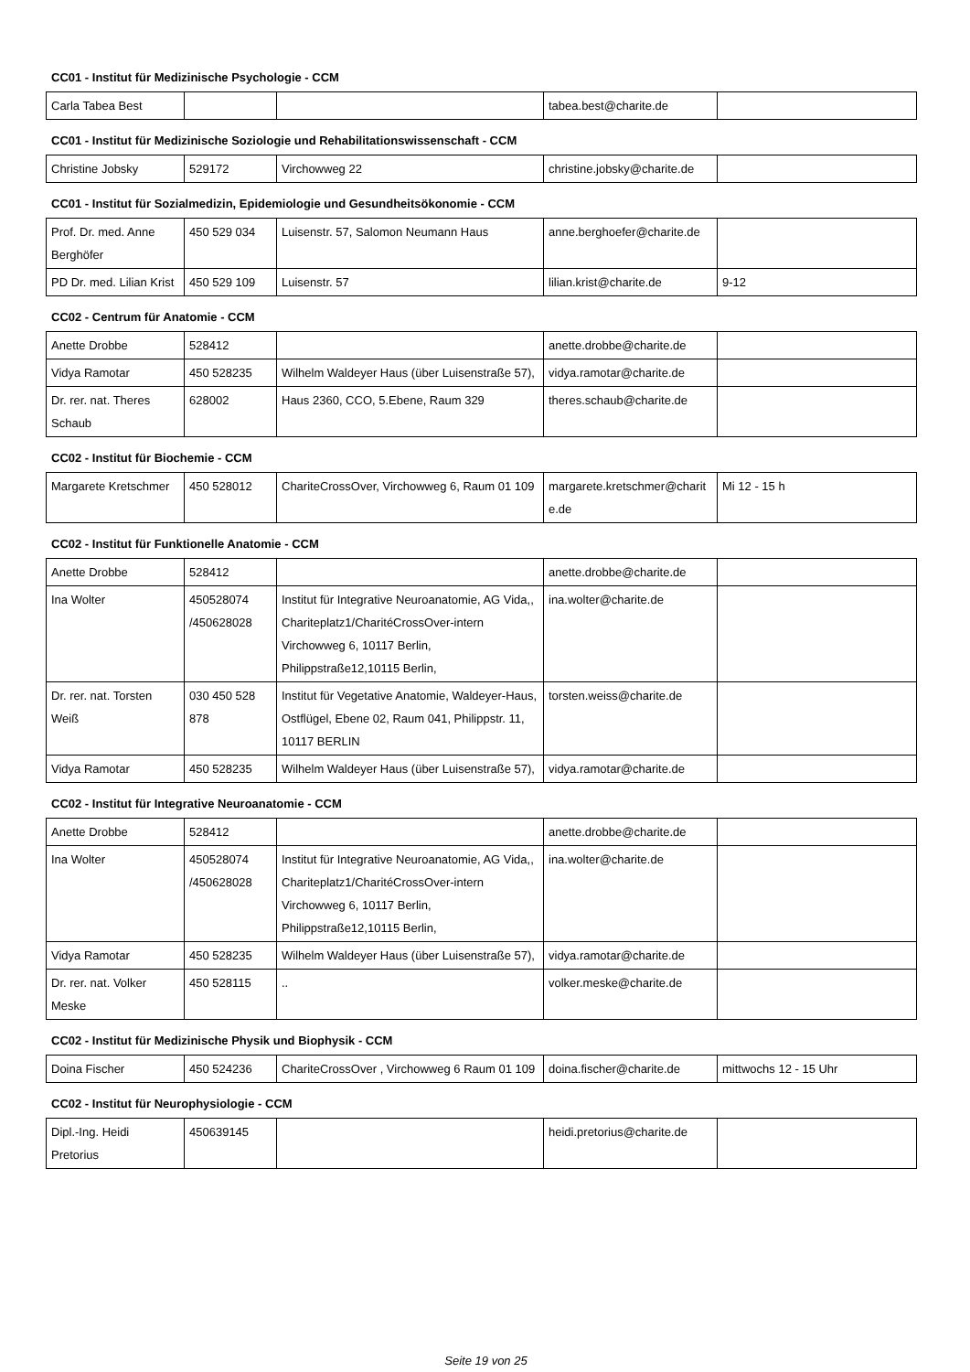CC01 - Institut für Medizinische Psychologie - CCM
| Carla Tabea Best | | | tabea.best@charite.de | |
CC01 - Institut für Medizinische Soziologie und Rehabilitationswissenschaft - CCM
| Christine Jobsky | 529172 | Virchowweg 22 | christine.jobsky@charite.de | |
CC01 - Institut für Sozialmedizin, Epidemiologie und Gesundheitsökonomie - CCM
| Prof. Dr. med. Anne Berghöfer | 450 529 034 | Luisenstr. 57, Salomon Neumann Haus | anne.berghoefer@charite.de | |
| PD Dr. med. Lilian Krist | 450 529 109 | Luisenstr. 57 | lilian.krist@charite.de | 9-12 |
CC02 - Centrum für Anatomie - CCM
| Anette Drobbe | 528412 | | anette.drobbe@charite.de | |
| Vidya Ramotar | 450 528235 | Wilhelm Waldeyer Haus (über Luisenstraße 57), | vidya.ramotar@charite.de | |
| Dr. rer. nat. Theres Schaub | 628002 | Haus 2360, CCO, 5.Ebene, Raum 329 | theres.schaub@charite.de | |
CC02 - Institut für Biochemie - CCM
| Margarete Kretschmer | 450 528012 | ChariteCrossOver, Virchowweg 6, Raum 01 109 | margarete.kretschmer@charit e.de | Mi 12 - 15 h |
CC02 - Institut für Funktionelle Anatomie - CCM
| Anette Drobbe | 528412 | | anette.drobbe@charite.de | |
| Ina Wolter | 450528074 /450628028 | Institut für Integrative Neuroanatomie, AG Vida,, Chariteplatz1/CharitéCrossOver-intern Virchowweg 6, 10117 Berlin, Philippstraße12,10115 Berlin, | ina.wolter@charite.de | |
| Dr. rer. nat. Torsten Weiß | 030 450 528 878 | Institut für Vegetative Anatomie, Waldeyer-Haus, Ostflügel, Ebene 02, Raum 041, Philippstr. 11, 10117 BERLIN | torsten.weiss@charite.de | |
| Vidya Ramotar | 450 528235 | Wilhelm Waldeyer Haus (über Luisenstraße 57), | vidya.ramotar@charite.de | |
CC02 - Institut für Integrative Neuroanatomie - CCM
| Anette Drobbe | 528412 | | anette.drobbe@charite.de | |
| Ina Wolter | 450528074 /450628028 | Institut für Integrative Neuroanatomie, AG Vida,, Chariteplatz1/CharitéCrossOver-intern Virchowweg 6, 10117 Berlin, Philippstraße12,10115 Berlin, | ina.wolter@charite.de | |
| Vidya Ramotar | 450 528235 | Wilhelm Waldeyer Haus (über Luisenstraße 57), | vidya.ramotar@charite.de | |
| Dr. rer. nat. Volker Meske | 450 528115 | .. | volker.meske@charite.de | |
CC02 - Institut für Medizinische Physik und Biophysik - CCM
| Doina Fischer | 450 524236 | ChariteCrossOver , Virchowweg 6 Raum 01 109 | doina.fischer@charite.de | mittwochs 12 - 15 Uhr |
CC02 - Institut für Neurophysiologie - CCM
| Dipl.-Ing. Heidi Pretorius | 450639145 | | heidi.pretorius@charite.de | |
Seite 19 von 25